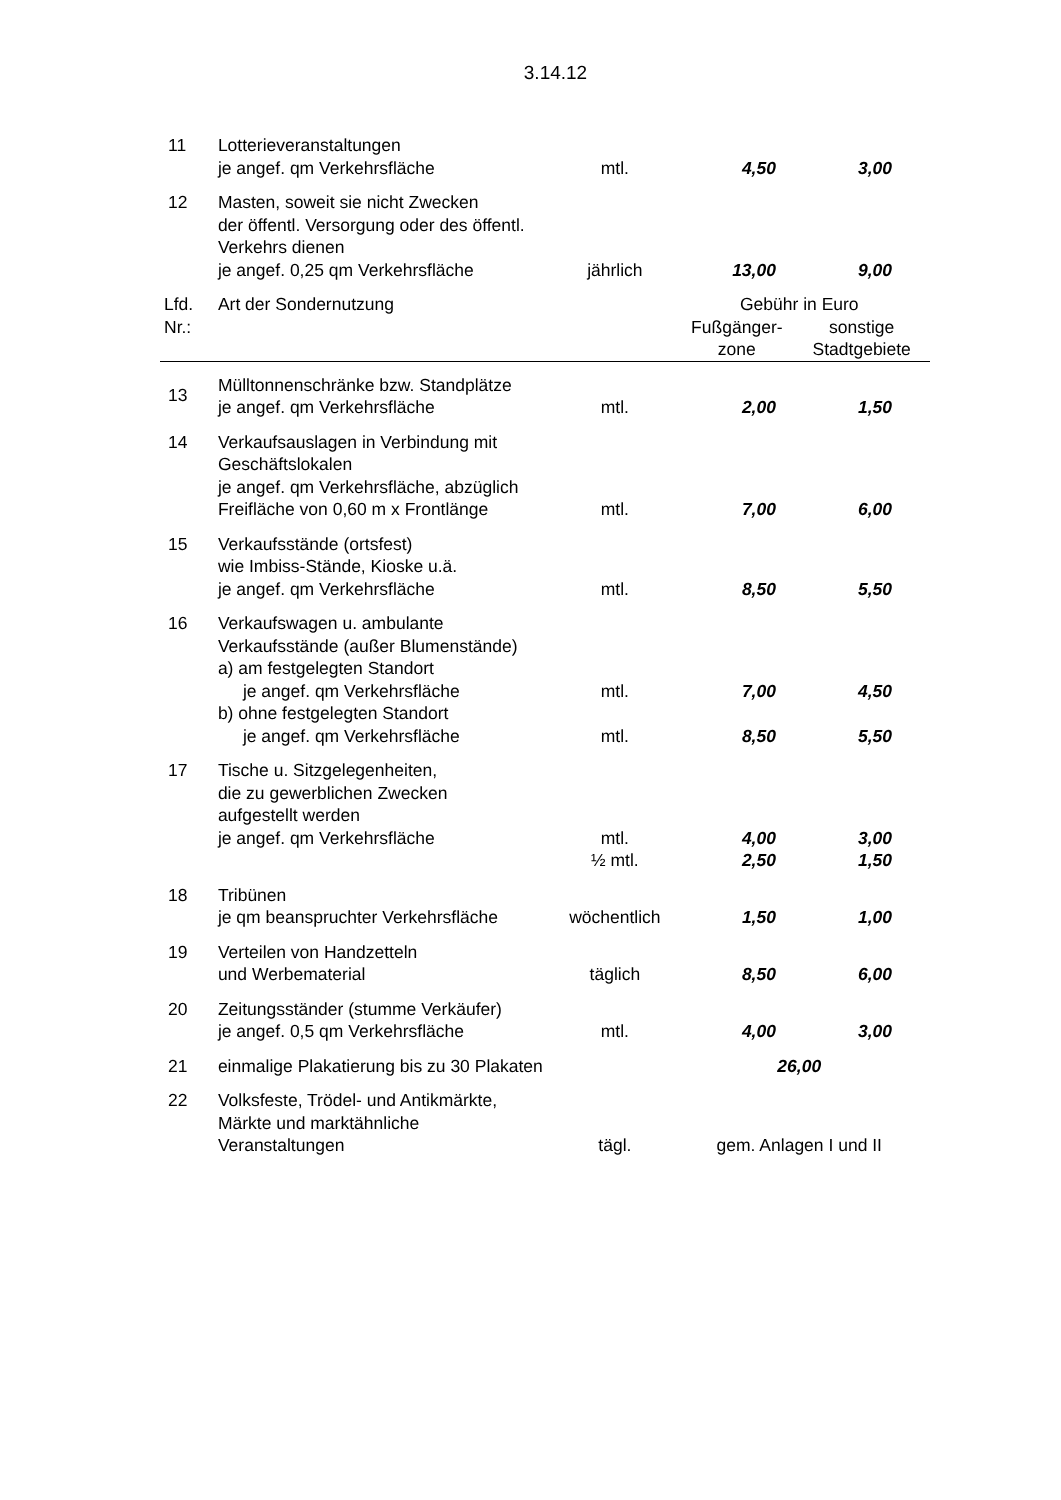3.14.12
| 11 | Lotterieveranstaltungen je angef. qm Verkehrsfläche | mtl. | 4,50 | 3,00 |
| 12 | Masten, soweit sie nicht Zwecken der öffentl. Versorgung oder des öffentl. Verkehrs dienen je angef. 0,25 qm Verkehrsfläche | jährlich | 13,00 | 9,00 |
| Lfd. Nr.: | Art der Sondernutzung | | Gebühr in Euro Fußgänger- zone sonstige Stadtgebiete | |
| 13 | Mülltonnenschränke bzw. Standplätze je angef. qm Verkehrsfläche | mtl. | 2,00 | 1,50 |
| 14 | Verkaufsauslagen in Verbindung mit Geschäftslokalen je angef. qm Verkehrsfläche, abzüglich Freifläche von 0,60 m x Frontlänge | mtl. | 7,00 | 6,00 |
| 15 | Verkaufsstände (ortsfest) wie Imbiss-Stände, Kioske u.ä. je angef. qm Verkehrsfläche | mtl. | 8,50 | 5,50 |
| 16 | Verkaufswagen u. ambulante Verkaufsstände (außer Blumenstände) a) am festgelegten Standort je angef. qm Verkehrsfläche | mtl. | 7,00 | 4,50 |
| | b) ohne festgelegten Standort je angef. qm Verkehrsfläche | mtl. | 8,50 | 5,50 |
| 17 | Tische u. Sitzgelegenheiten, die zu gewerblichen Zwecken aufgestellt werden je angef. qm Verkehrsfläche | mtl. | 4,00 | 3,00 |
| | | ½ mtl. | 2,50 | 1,50 |
| 18 | Tribünen je qm beanspruchter Verkehrsfläche | wöchentlich | 1,50 | 1,00 |
| 19 | Verteilen von Handzetteln und Werbematerial | täglich | 8,50 | 6,00 |
| 20 | Zeitungsständer (stumme Verkäufer) je angef. 0,5 qm Verkehrsfläche | mtl. | 4,00 | 3,00 |
| 21 | einmalige Plakatierung bis zu 30 Plakaten | | 26,00 | |
| 22 | Volksfeste, Trödel- und Antikmärkte, Märkte und marktähnliche Veranstaltungen | tägl. | gem. Anlagen I und II | |